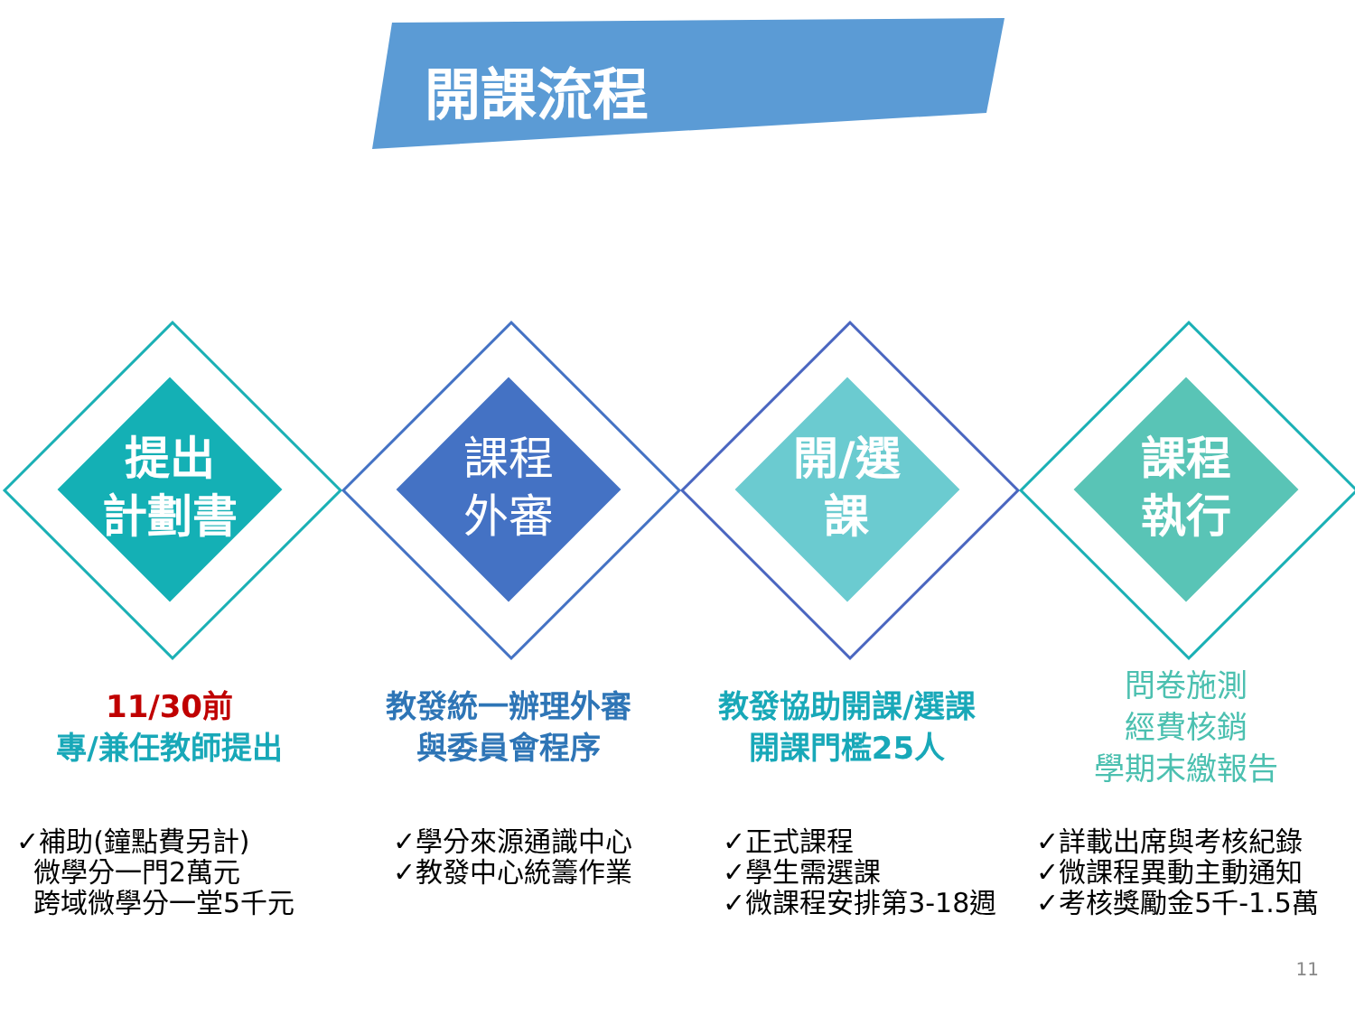開課流程
提出
計劃書
課程
外審
開/選
課
課程
執行
11/30前
專/兼任教師提出
教發統一辦理外審
與委員會程序
教發協助開課/選課
開課門檻25人
問卷施測
經費核銷
學期末繳報告
✓補助(鐘點費另計)
微學分一門2萬元
跨域微學分一堂5千元
✓學分來源通識中心
✓教發中心統籌作業
✓正式課程
✓學生需選課
✓微課程安排第3-18週
✓詳載出席與考核紀錄
✓微課程異動主動通知
✓考核獎勵金5千-1.5萬
11